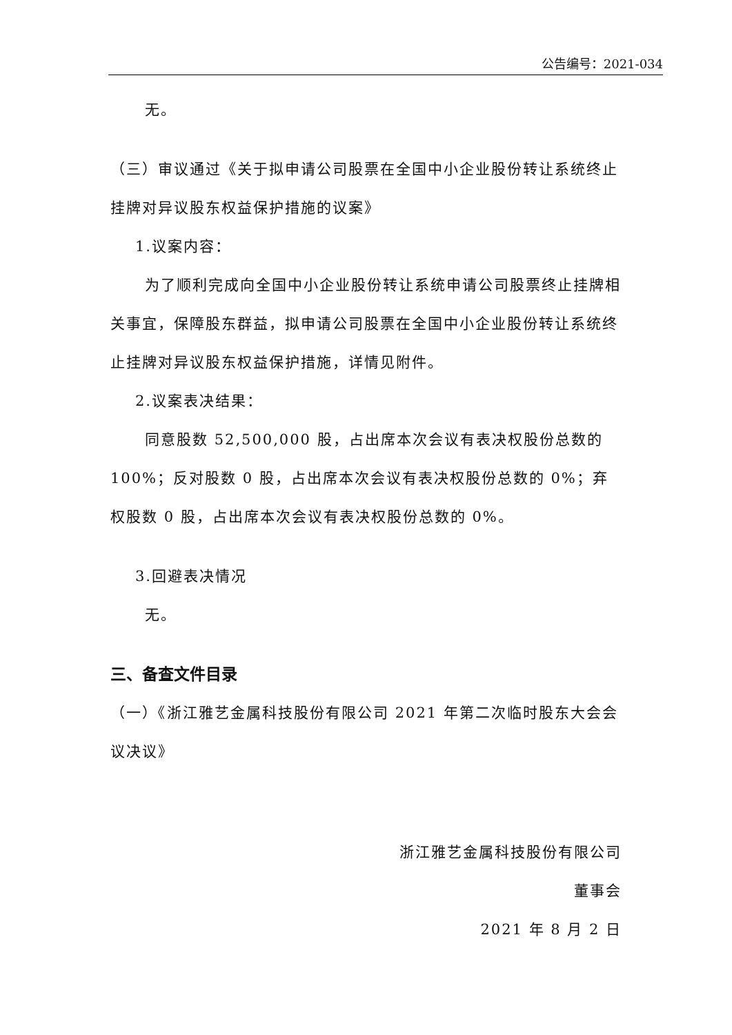公告编号：2021-034
无。
（三）审议通过《关于拟申请公司股票在全国中小企业股份转让系统终止挂牌对异议股东权益保护措施的议案》
1.议案内容：
为了顺利完成向全国中小企业股份转让系统申请公司股票终止挂牌相关事宜，保障股东群益，拟申请公司股票在全国中小企业股份转让系统终止挂牌对异议股东权益保护措施，详情见附件。
2.议案表决结果：
同意股数 52,500,000 股，占出席本次会议有表决权股份总数的100%；反对股数 0 股，占出席本次会议有表决权股份总数的 0%；弃权股数 0 股，占出席本次会议有表决权股份总数的 0%。
3.回避表决情况
无。
三、备查文件目录
（一）《浙江雅艺金属科技股份有限公司 2021 年第二次临时股东大会会议决议》
浙江雅艺金属科技股份有限公司
董事会
2021 年 8 月 2 日